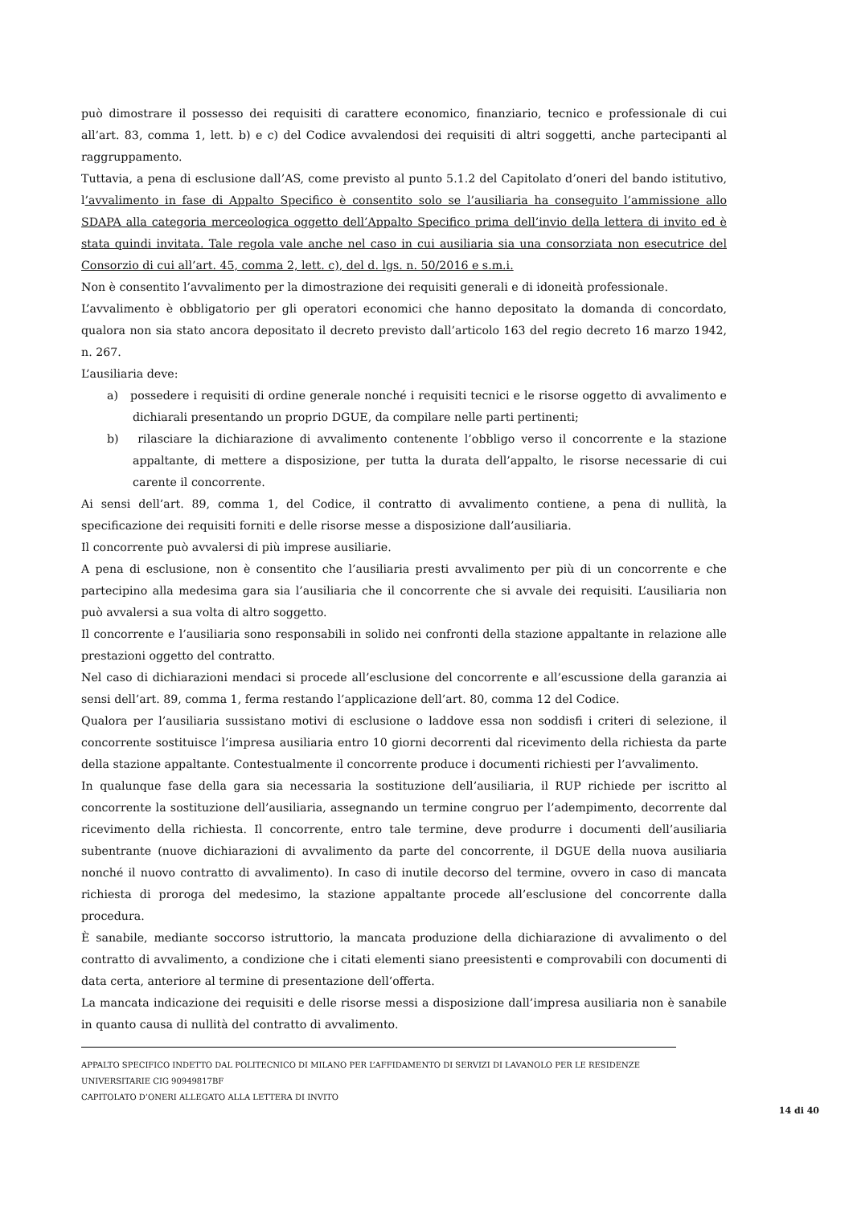può dimostrare il possesso dei requisiti di carattere economico, finanziario, tecnico e professionale di cui all’art. 83, comma 1, lett. b) e c) del Codice avvalendosi dei requisiti di altri soggetti, anche partecipanti al raggruppamento.
Tuttavia, a pena di esclusione dall’AS, come previsto al punto 5.1.2 del Capitolato d’oneri del bando istitutivo, l’avvalimento in fase di Appalto Specifico è consentito solo se l’ausiliaria ha conseguito l’ammissione allo SDAPA alla categoria merceologica oggetto dell’Appalto Specifico prima dell’invio della lettera di invito ed è stata quindi invitata. Tale regola vale anche nel caso in cui ausiliaria sia una consorziata non esecutrice del Consorzio di cui all’art. 45, comma 2, lett. c), del d. lgs. n. 50/2016 e s.m.i.
Non è consentito l’avvalimento per la dimostrazione dei requisiti generali e di idoneità professionale.
L’avvalimento è obbligatorio per gli operatori economici che hanno depositato la domanda di concordato, qualora non sia stato ancora depositato il decreto previsto dall’articolo 163 del regio decreto 16 marzo 1942, n. 267.
L’ausiliaria deve:
a) possedere i requisiti di ordine generale nonché i requisiti tecnici e le risorse oggetto di avvalimento e dichiarali presentando un proprio DGUE, da compilare nelle parti pertinenti;
b) rilasciare la dichiarazione di avvalimento contenente l’obbligo verso il concorrente e la stazione appaltante, di mettere a disposizione, per tutta la durata dell’appalto, le risorse necessarie di cui carente il concorrente.
Ai sensi dell’art. 89, comma 1, del Codice, il contratto di avvalimento contiene, a pena di nullità, la specificazione dei requisiti forniti e delle risorse messe a disposizione dall’ausiliaria.
Il concorrente può avvalersi di più imprese ausiliarie.
A pena di esclusione, non è consentito che l’ausiliaria presti avvalimento per più di un concorrente e che partecipino alla medesima gara sia l’ausiliaria che il concorrente che si avvale dei requisiti. L’ausiliaria non può avvalersi a sua volta di altro soggetto.
Il concorrente e l’ausiliaria sono responsabili in solido nei confronti della stazione appaltante in relazione alle prestazioni oggetto del contratto.
Nel caso di dichiarazioni mendaci si procede all’esclusione del concorrente e all’escussione della garanzia ai sensi dell’art. 89, comma 1, ferma restando l’applicazione dell’art. 80, comma 12 del Codice.
Qualora per l’ausiliaria sussistano motivi di esclusione o laddove essa non soddisfi i criteri di selezione, il concorrente sostituisce l’impresa ausiliaria entro 10 giorni decorrenti dal ricevimento della richiesta da parte della stazione appaltante. Contestualmente il concorrente produce i documenti richiesti per l’avvalimento.
In qualunque fase della gara sia necessaria la sostituzione dell’ausiliaria, il RUP richiede per iscritto al concorrente la sostituzione dell’ausiliaria, assegnando un termine congruo per l’adempimento, decorrente dal ricevimento della richiesta. Il concorrente, entro tale termine, deve produrre i documenti dell’ausiliaria subentrante (nuove dichiarazioni di avvalimento da parte del concorrente, il DGUE della nuova ausiliaria nonché il nuovo contratto di avvalimento). In caso di inutile decorso del termine, ovvero in caso di mancata richiesta di proroga del medesimo, la stazione appaltante procede all’esclusione del concorrente dalla procedura.
È sanabile, mediante soccorso istruttorio, la mancata produzione della dichiarazione di avvalimento o del contratto di avvalimento, a condizione che i citati elementi siano preesistenti e comprovabili con documenti di data certa, anteriore al termine di presentazione dell’offerta.
La mancata indicazione dei requisiti e delle risorse messi a disposizione dall’impresa ausiliaria non è sanabile in quanto causa di nullità del contratto di avvalimento.
APPALTO SPECIFICO INDETTO DAL POLITECNICO DI MILANO PER L’AFFIDAMENTO DI SERVIZI DI LAVANOLO PER LE RESIDENZE UNIVERSITARIE CIG 90949817BF
CAPITOLATO D’ONERI ALLEGATO ALLA LETTERA DI INVITO
14 di 40